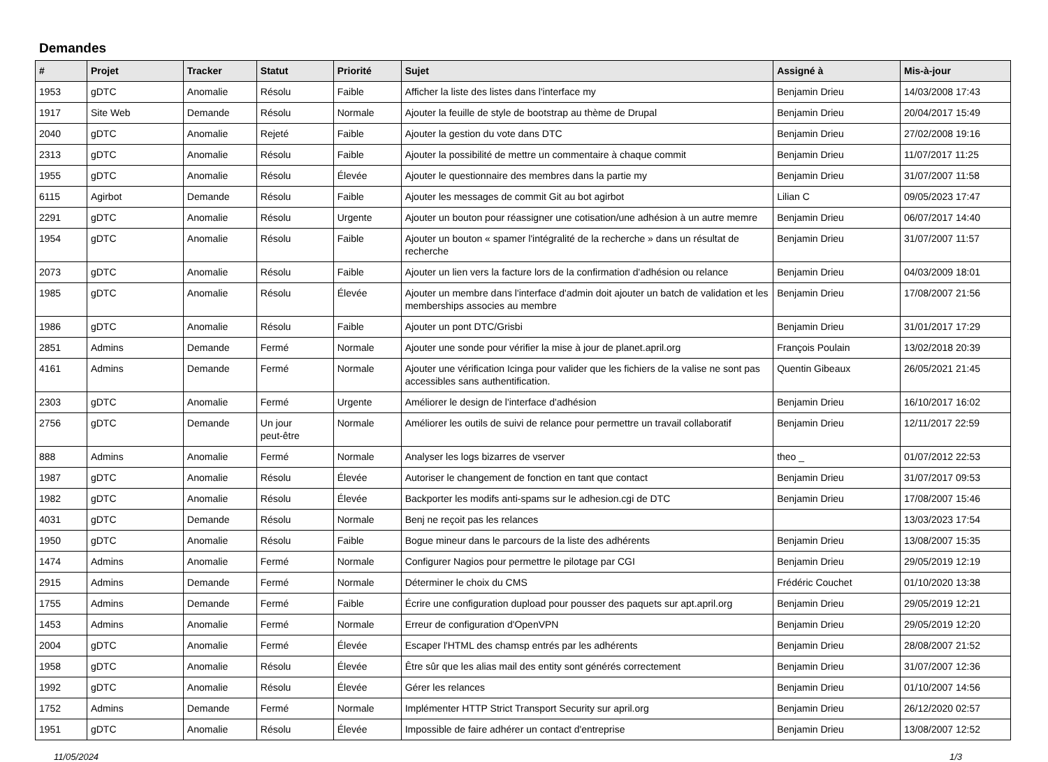Demandes
| # | Projet | Tracker | Statut | Priorité | Sujet | Assigné à | Mis-à-jour |
| --- | --- | --- | --- | --- | --- | --- | --- |
| 1953 | gDTC | Anomalie | Résolu | Faible | Afficher la liste des listes dans l'interface my | Benjamin Drieu | 14/03/2008 17:43 |
| 1917 | Site Web | Demande | Résolu | Normale | Ajouter la feuille de style de bootstrap au thème de Drupal | Benjamin Drieu | 20/04/2017 15:49 |
| 2040 | gDTC | Anomalie | Rejeté | Faible | Ajouter la gestion du vote dans DTC | Benjamin Drieu | 27/02/2008 19:16 |
| 2313 | gDTC | Anomalie | Résolu | Faible | Ajouter la possibilité de mettre un commentaire à chaque commit | Benjamin Drieu | 11/07/2017 11:25 |
| 1955 | gDTC | Anomalie | Résolu | Élevée | Ajouter le questionnaire des membres dans la partie my | Benjamin Drieu | 31/07/2007 11:58 |
| 6115 | Agirbot | Demande | Résolu | Faible | Ajouter les messages de commit Git au bot agirbot | Lilian C | 09/05/2023 17:47 |
| 2291 | gDTC | Anomalie | Résolu | Urgente | Ajouter un bouton pour réassigner une cotisation/une adhésion à un autre memre | Benjamin Drieu | 06/07/2017 14:40 |
| 1954 | gDTC | Anomalie | Résolu | Faible | Ajouter un bouton « spamer l'intégralité de la recherche » dans un résultat de recherche | Benjamin Drieu | 31/07/2007 11:57 |
| 2073 | gDTC | Anomalie | Résolu | Faible | Ajouter un lien vers la facture lors de la confirmation d'adhésion ou relance | Benjamin Drieu | 04/03/2009 18:01 |
| 1985 | gDTC | Anomalie | Résolu | Élevée | Ajouter un membre dans l'interface d'admin doit ajouter un batch de validation et les memberships associes au membre | Benjamin Drieu | 17/08/2007 21:56 |
| 1986 | gDTC | Anomalie | Résolu | Faible | Ajouter un pont DTC/Grisbi | Benjamin Drieu | 31/01/2017 17:29 |
| 2851 | Admins | Demande | Fermé | Normale | Ajouter une sonde pour vérifier la mise à jour de planet.april.org | François Poulain | 13/02/2018 20:39 |
| 4161 | Admins | Demande | Fermé | Normale | Ajouter une vérification Icinga pour valider que les fichiers de la valise ne sont pas accessibles sans authentification. | Quentin Gibeaux | 26/05/2021 21:45 |
| 2303 | gDTC | Anomalie | Fermé | Urgente | Améliorer le design de l'interface d'adhésion | Benjamin Drieu | 16/10/2017 16:02 |
| 2756 | gDTC | Demande | Un jour peut-être | Normale | Améliorer les outils de suivi de relance pour permettre un travail collaboratif | Benjamin Drieu | 12/11/2017 22:59 |
| 888 | Admins | Anomalie | Fermé | Normale | Analyser les logs bizarres de vserver | theo _ | 01/07/2012 22:53 |
| 1987 | gDTC | Anomalie | Résolu | Élevée | Autoriser le changement de fonction en tant que contact | Benjamin Drieu | 31/07/2017 09:53 |
| 1982 | gDTC | Anomalie | Résolu | Élevée | Backporter les modifs anti-spams sur le adhesion.cgi de DTC | Benjamin Drieu | 17/08/2007 15:46 |
| 4031 | gDTC | Demande | Résolu | Normale | Benj ne reçoit pas les relances | | 13/03/2023 17:54 |
| 1950 | gDTC | Anomalie | Résolu | Faible | Bogue mineur dans le parcours de la liste des adhérents | Benjamin Drieu | 13/08/2007 15:35 |
| 1474 | Admins | Anomalie | Fermé | Normale | Configurer Nagios pour permettre le pilotage par CGI | Benjamin Drieu | 29/05/2019 12:19 |
| 2915 | Admins | Demande | Fermé | Normale | Déterminer le choix du CMS | Frédéric Couchet | 01/10/2020 13:38 |
| 1755 | Admins | Demande | Fermé | Faible | Écrire une configuration dupload pour pousser des paquets sur apt.april.org | Benjamin Drieu | 29/05/2019 12:21 |
| 1453 | Admins | Anomalie | Fermé | Normale | Erreur de configuration d'OpenVPN | Benjamin Drieu | 29/05/2019 12:20 |
| 2004 | gDTC | Anomalie | Fermé | Élevée | Escaper l'HTML des chamsp entrés par les adhérents | Benjamin Drieu | 28/08/2007 21:52 |
| 1958 | gDTC | Anomalie | Résolu | Élevée | Être sûr que les alias mail des entity sont générés correctement | Benjamin Drieu | 31/07/2007 12:36 |
| 1992 | gDTC | Anomalie | Résolu | Élevée | Gérer les relances | Benjamin Drieu | 01/10/2007 14:56 |
| 1752 | Admins | Demande | Fermé | Normale | Implémenter HTTP Strict Transport Security sur april.org | Benjamin Drieu | 26/12/2020 02:57 |
| 1951 | gDTC | Anomalie | Résolu | Élevée | Impossible de faire adhérer un contact d'entreprise | Benjamin Drieu | 13/08/2007 12:52 |
11/05/2024 1/3